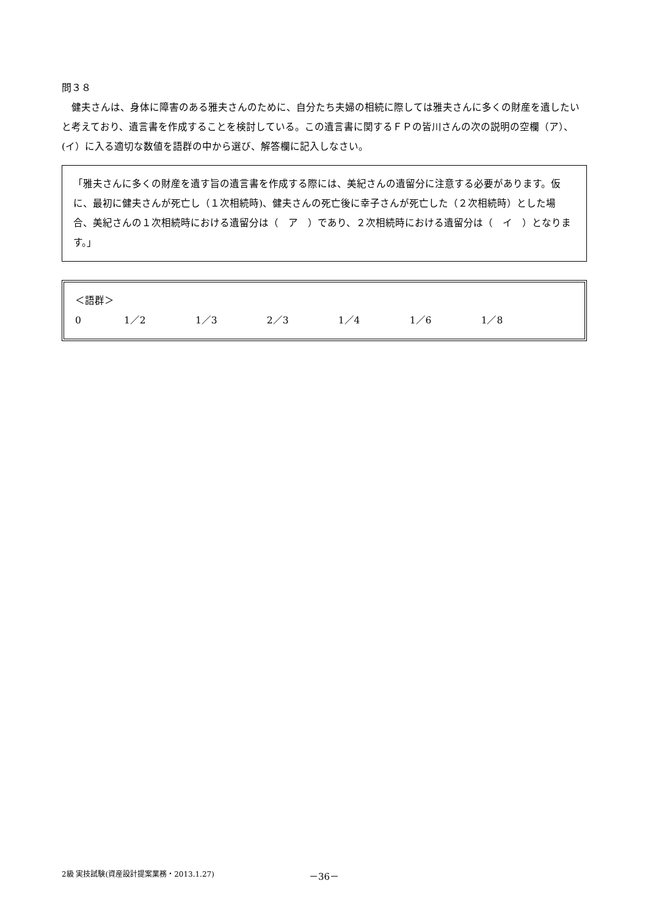問３８
　健夫さんは、身体に障害のある雅夫さんのために、自分たち夫婦の相続に際しては雅夫さんに多くの財産を遺したいと考えており、遺言書を作成することを検討している。この遺言書に関するＦＰの皆川さんの次の説明の空欄（ア）、(イ）に入る適切な数値を語群の中から選び、解答欄に記入しなさい。
「雅夫さんに多くの財産を遺す旨の遺言書を作成する際には、美紀さんの遺留分に注意する必要があります。仮に、最初に健夫さんが死亡し（１次相続時)、健夫さんの死亡後に幸子さんが死亡した（２次相続時）とした場合、美紀さんの１次相続時における遺留分は（　ア　）であり、２次相続時における遺留分は（　イ　）となります。」
＜語群＞
0 1／2 1／3 2／3 1／4 1／6 1／8
2級 実技試験(資産設計提案業務・2013.1.27) －36－